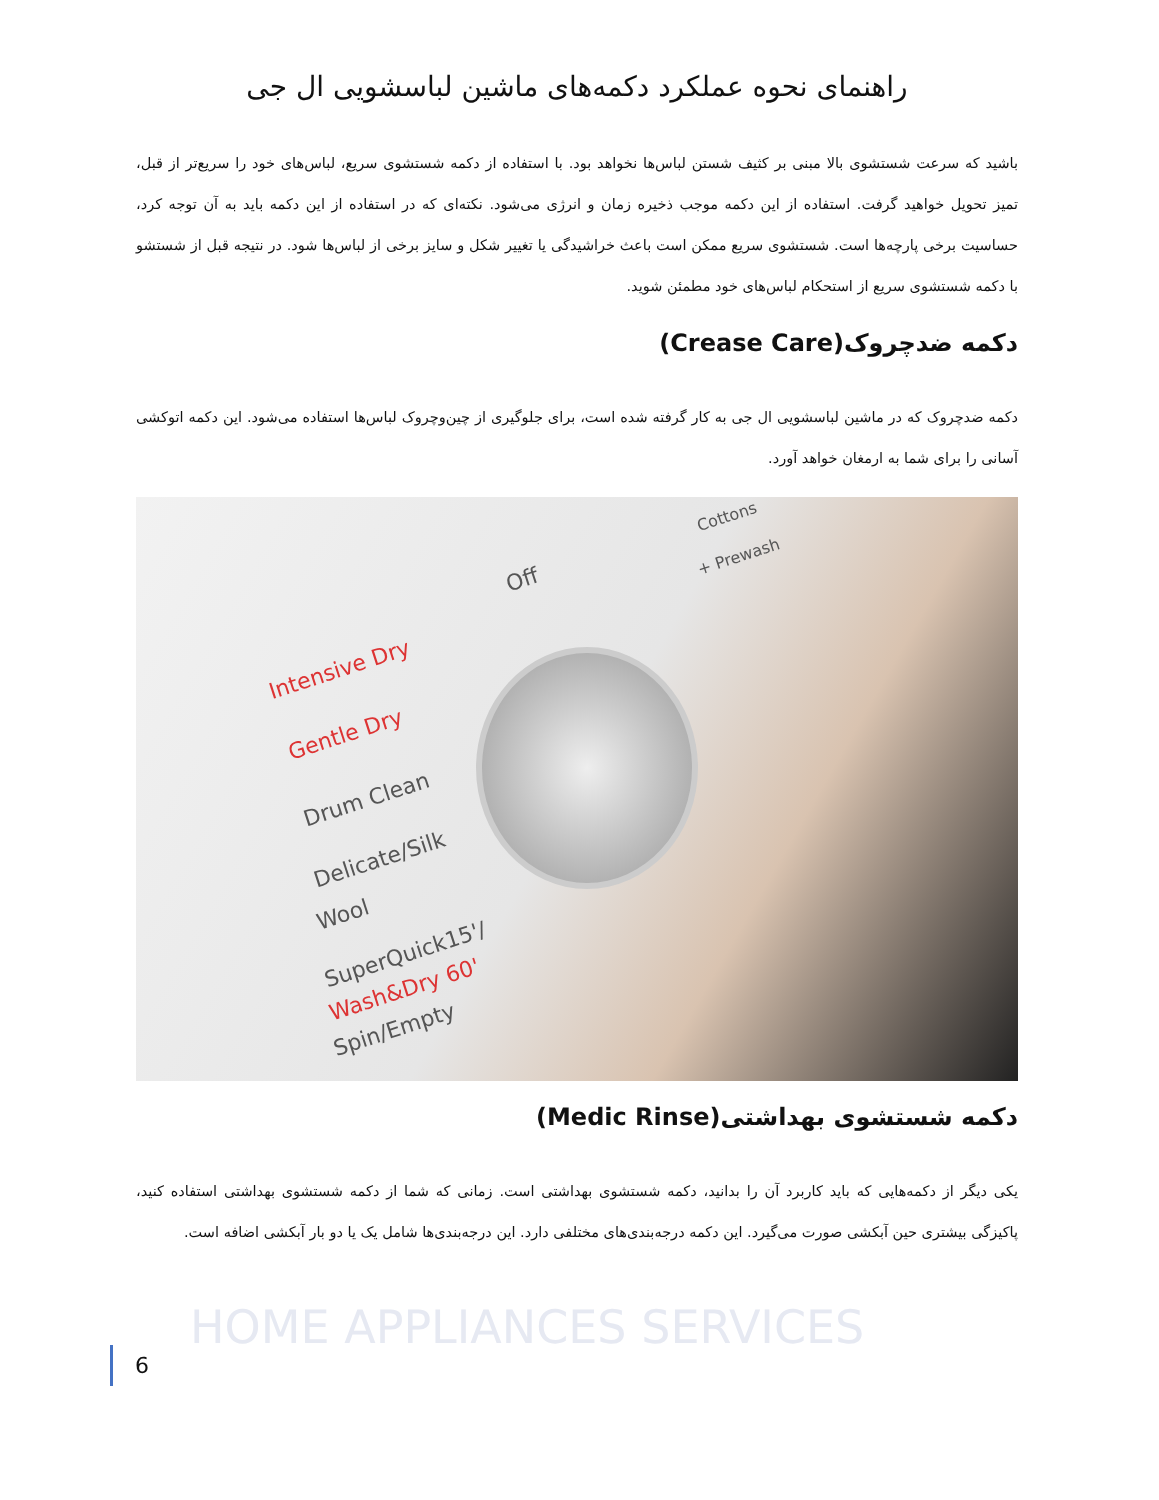راهنمای نحوه عملکرد دکمه‌های ماشین لباسشویی ال جی
باشید که سرعت شستشوی بالا مبنی بر کثیف شستن لباس‌ها نخواهد بود. با استفاده از دکمه شستشوی سریع، لباس‌های خود را سریع‌تر از قبل، تمیز تحویل خواهید گرفت. استفاده از این دکمه موجب ذخیره زمان و انرژی می‌شود. نکته‌ای که در استفاده از این دکمه باید به آن توجه کرد، حساسیت برخی پارچه‌ها است. شستشوی سریع ممکن است باعث خراشیدگی یا تغییر شکل و سایز برخی از لباس‌ها شود. در نتیجه قبل از شستشو با دکمه شستشوی سریع از استحکام لباس‌های خود مطمئن شوید.
دکمه ضدچروک(Crease Care)
دکمه ضدچروک که در ماشین لباسشویی ال جی به کار گرفته شده است، برای جلوگیری از چین‌وچروک لباس‌ها استفاده می‌شود. این دکمه اتوکشی آسانی را برای شما به ارمغان خواهد آورد.
Intensive Dry
Gentle Dry
Drum Clean
Delicate/Silk
Wool
SuperQuick15'/
Wash&Dry 60'
Spin/Empty
Off
+ Prewash
Cottons
دکمه شستشوی بهداشتی(Medic Rinse)
یکی دیگر از دکمه‌هایی که باید کاربرد آن را بدانید، دکمه شستشوی بهداشتی است. زمانی که شما از دکمه شستشوی بهداشتی استفاده کنید، پاکیزگی بیشتری حین آبکشی صورت می‌گیرد. این دکمه درجه‌بندی‌های مختلفی دارد. این درجه‌بندی‌ها شامل یک یا دو بار آبکشی اضافه است.
HOME APPLIANCES SERVICES
6